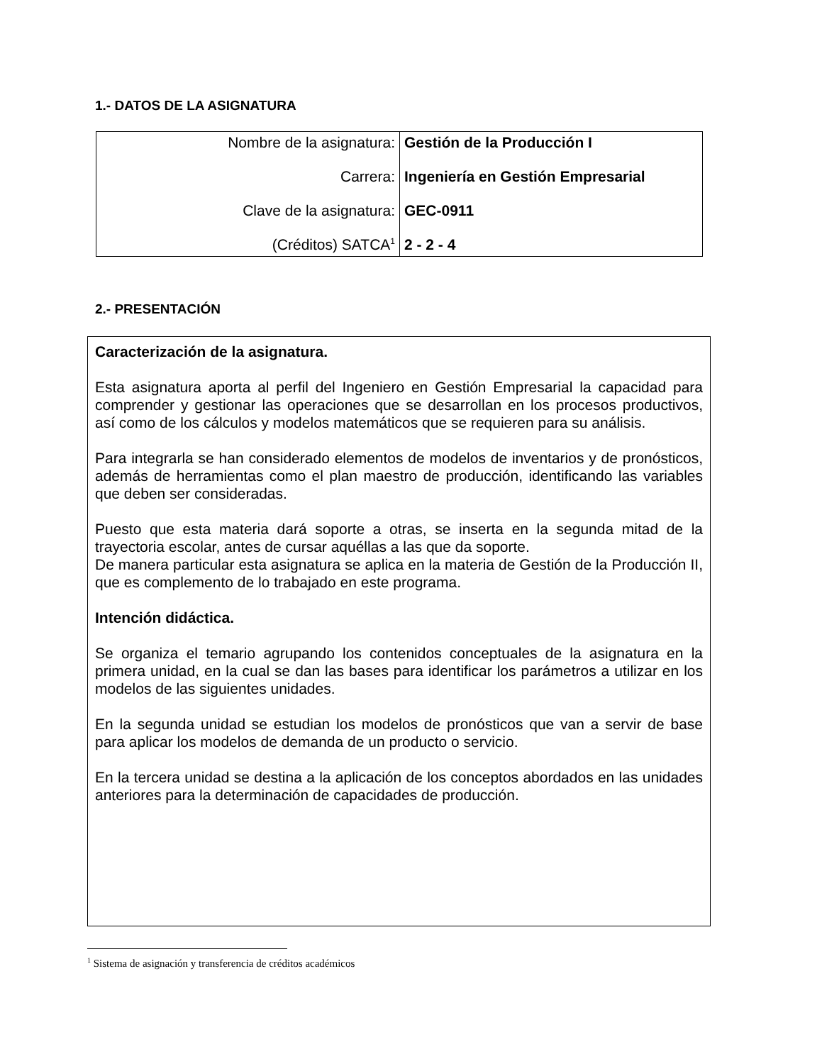1.- DATOS DE LA ASIGNATURA
| Nombre de la asignatura: | Gestión de la Producción I |
| Carrera: | Ingeniería en Gestión Empresarial |
| Clave de la asignatura: | GEC-0911 |
| (Créditos) SATCA<sup>1</sup> | 2 - 2 - 4 |
2.- PRESENTACIÓN
Caracterización de la asignatura.
Esta asignatura aporta al perfil del Ingeniero en Gestión Empresarial la capacidad para comprender y gestionar las operaciones que se desarrollan en los procesos productivos, así como de los cálculos y modelos matemáticos que se requieren para su análisis.
Para integrarla se han considerado elementos de modelos de inventarios y de pronósticos, además de herramientas como el plan maestro de producción, identificando las variables que deben ser consideradas.
Puesto que esta materia dará soporte a otras, se inserta en la segunda mitad de la trayectoria escolar, antes de cursar aquéllas a las que da soporte.
De manera particular esta asignatura se aplica en la materia de Gestión de la Producción II, que es complemento de lo trabajado en este programa.
Intención didáctica.
Se organiza el temario agrupando los contenidos conceptuales de la asignatura en la primera unidad, en la cual se dan las bases para identificar los parámetros a utilizar en los modelos de las siguientes unidades.
En la segunda unidad se estudian los modelos de pronósticos que van a servir de base para aplicar los modelos de demanda de un producto o servicio.
En la tercera unidad se destina a la aplicación de los conceptos abordados en las unidades anteriores para la determinación de capacidades de producción.
<sup>1</sup> Sistema de asignación y transferencia de créditos académicos